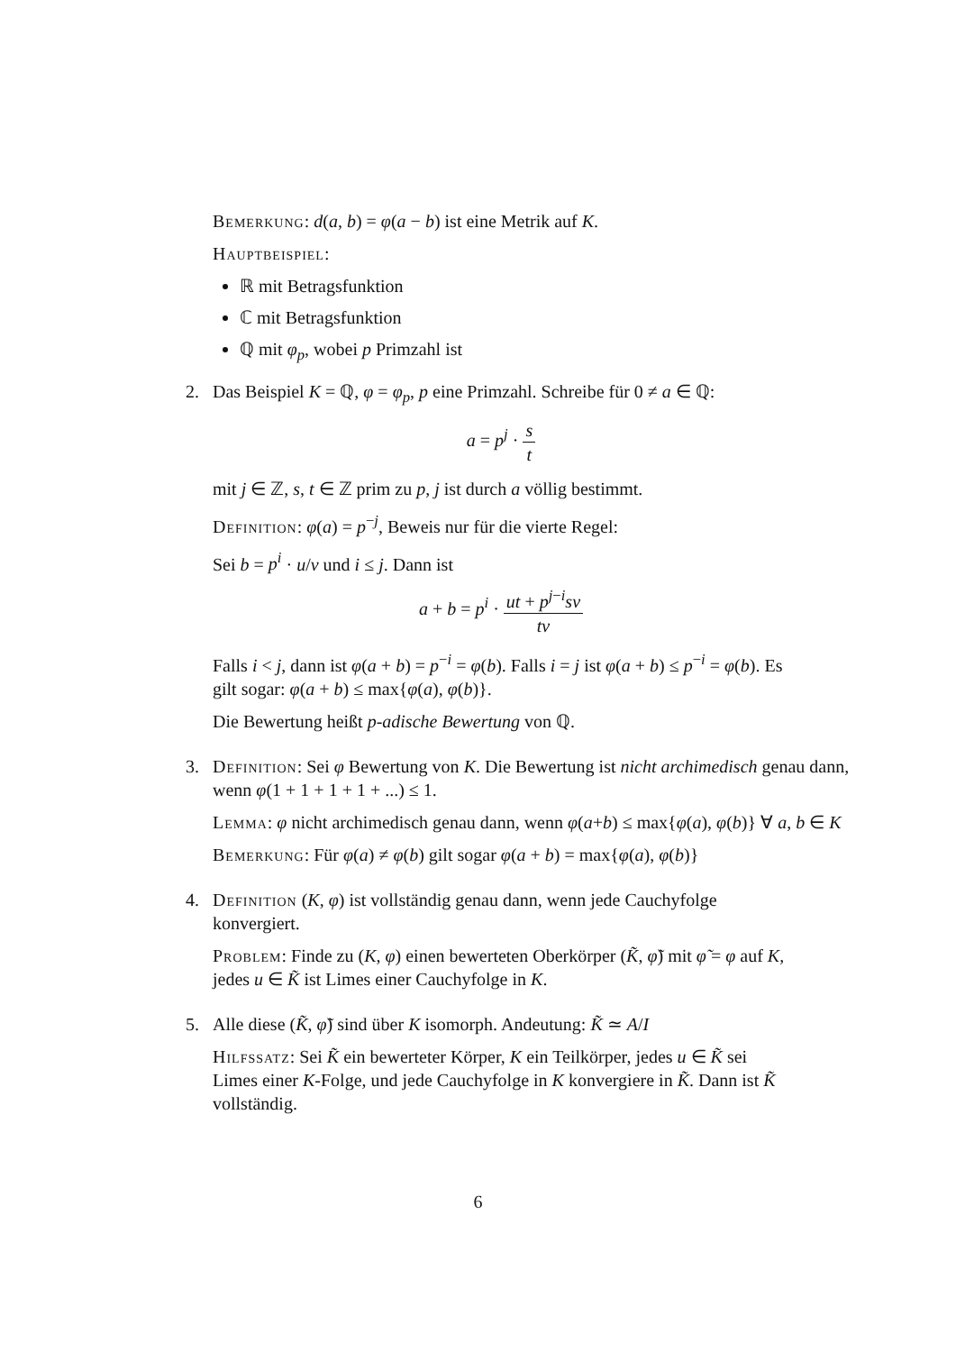Bemerkung: d(a, b) = φ(a − b) ist eine Metrik auf K.
Hauptbeispiel:
ℝ mit Betragsfunktion
ℂ mit Betragsfunktion
ℚ mit φ<sub>p</sub>, wobei p Primzahl ist
2. Das Beispiel K = ℚ, φ = φ<sub>p</sub>, p eine Primzahl. Schreibe für 0 ≠ a ∈ ℚ:
a = p<sup>j</sup> · s t
mit j ∈ ℤ, s, t ∈ ℤ prim zu p, j ist durch a völlig bestimmt.
Definition: φ(a) = p<sup>−j</sup>, Beweis nur für die vierte Regel:
Sei b = p<sup>i</sup> · u/v und i ≤ j. Dann ist
a + b = p<sup>i</sup> · ut + p<sup>j−i</sup>sv tv
Falls i < j, dann ist φ(a + b) = p<sup>−i</sup> = φ(b). Falls i = j ist φ(a + b) ≤ p<sup>−i</sup> = φ(b). Es gilt sogar: φ(a + b) ≤ max{φ(a), φ(b)}.
Die Bewertung heißt p-adische Bewertung von ℚ.
3. Definition: Sei φ Bewertung von K. Die Bewertung ist nicht archimedisch genau dann, wenn φ(1 + 1 + 1 + 1 + ...) ≤ 1.
Lemma: φ nicht archimedisch genau dann, wenn φ(a+b) ≤ max{φ(a), φ(b)} ∀ a, b ∈ K
Bemerkung: Für φ(a) ≠ φ(b) gilt sogar φ(a + b) = max{φ(a), φ(b)}
4. Definition (K, φ) ist vollständig genau dann, wenn jede Cauchyfolge konvergiert.
Problem: Finde zu (K, φ) einen bewerteten Oberkörper (K̃, φ̃) mit φ̃ = φ auf K, jedes u ∈ K̃ ist Limes einer Cauchyfolge in K.
5. Alle diese (K̃, φ̃) sind über K isomorph. Andeutung: K̃ ≃ A/I
Hilfssatz: Sei K̃ ein bewerteter Körper, K ein Teilkörper, jedes u ∈ K̃ sei Limes einer K-Folge, und jede Cauchyfolge in K konvergiere in K̃. Dann ist K̃ vollständig.
6